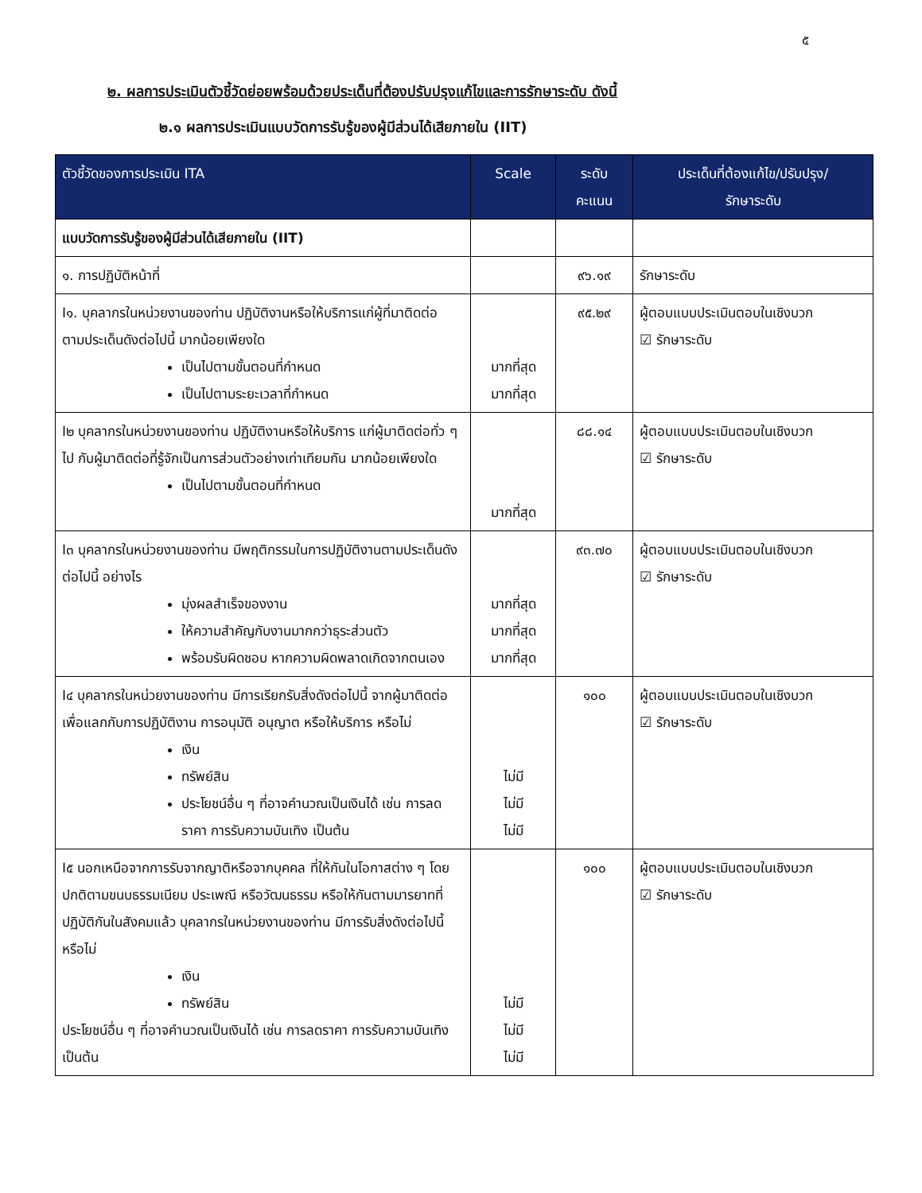๕
๒. ผลการประเมินตัวชี้วัดย่อยพร้อมด้วยประเด็นที่ต้องปรับปรุงแก้ไขและการรักษาระดับ ดังนี้
๒.๑ ผลการประเมินแบบวัดการรับรู้ของผู้มีส่วนได้เสียภายใน (IIT)
| ตัวชี้วัดของการประเมิน ITA | Scale | ระดับ คะแนน | ประเด็นที่ต้องแก้ไข/ปรับปรุง/ รักษาระดับ |
| --- | --- | --- | --- |
| แบบวัดการรับรู้ของผู้มีส่วนได้เสียภายใน (IIT) | | | |
| ๑. การปฏิบัติหน้าที่ | | ๙๖.๑๙ | รักษาระดับ |
| I๑. บุคลากรในหน่วยงานของท่าน ปฏิบัติงานหรือให้บริการแก่ผู้ที่มาติดต่อ ตามประเด็นดังต่อไปนี้ มากน้อยเพียงใด เป็นไปตามขั้นตอนที่กำหนด เป็นไปตามระยะเวลาที่กำหนด | มากที่สุด มากที่สุด | ๙๕.๒๙ | ผู้ตอบแบบประเมินตอบในเชิงบวก ☑ รักษาระดับ |
| I๒ บุคลากรในหน่วยงานของท่าน ปฏิบัติงานหรือให้บริการ แก่ผู้มาติดต่อทั่ว ๆ ไป กับผู้มาติดต่อที่รู้จักเป็นการส่วนตัวอย่างเท่าเทียมกัน มากน้อยเพียงใด เป็นไปตามขั้นตอนที่กำหนด | มากที่สุด | ๘๘.๑๔ | ผู้ตอบแบบประเมินตอบในเชิงบวก ☑ รักษาระดับ |
| I๓ บุคลากรในหน่วยงานของท่าน มีพฤติกรรมในการปฏิบัติงานตามประเด็นดังต่อไปนี้ อย่างไร มุ่งผลสำเร็จของงาน ให้ความสำคัญกับงานมากกว่าธุระส่วนตัว พร้อมรับผิดชอบ หากความผิดพลาดเกิดจากตนเอง | มากที่สุด มากที่สุด มากที่สุด | ๙๓.๗๐ | ผู้ตอบแบบประเมินตอบในเชิงบวก ☑ รักษาระดับ |
| I๔ บุคลากรในหน่วยงานของท่าน มีการเรียกรับสิ่งดังต่อไปนี้ จากผู้มาติดต่อ เพื่อแลกกับการปฏิบัติงาน การอนุมัติ อนุญาต หรือให้บริการ หรือไม่ เงิน ทรัพย์สิน ประโยชน์อื่น ๆ ที่อาจคำนวณเป็นเงินได้ เช่น การลดราคา การรับความบันเทิง เป็นต้น | ไม่มี ไม่มี ไม่มี | ๑๐๐ | ผู้ตอบแบบประเมินตอบในเชิงบวก ☑ รักษาระดับ |
| I๕ นอกเหนือจากการรับจากญาติหรือจากบุคคล ที่ให้กันในโอกาสต่าง ๆ โดยปกติตามขนบธรรมเนียม ประเพณี หรือวัฒนธรรม หรือให้กันตามมารยาทที่ปฏิบัติกันในสังคมแล้ว บุคลากรในหน่วยงานของท่าน มีการรับสิ่งดังต่อไปนี้ หรือไม่ เงิน ทรัพย์สิน ประโยชน์อื่น ๆ ที่อาจคำนวณเป็นเงินได้ เช่น การลดราคา การรับความบันเทิง เป็นต้น | ไม่มี ไม่มี ไม่มี | ๑๐๐ | ผู้ตอบแบบประเมินตอบในเชิงบวก ☑ รักษาระดับ |